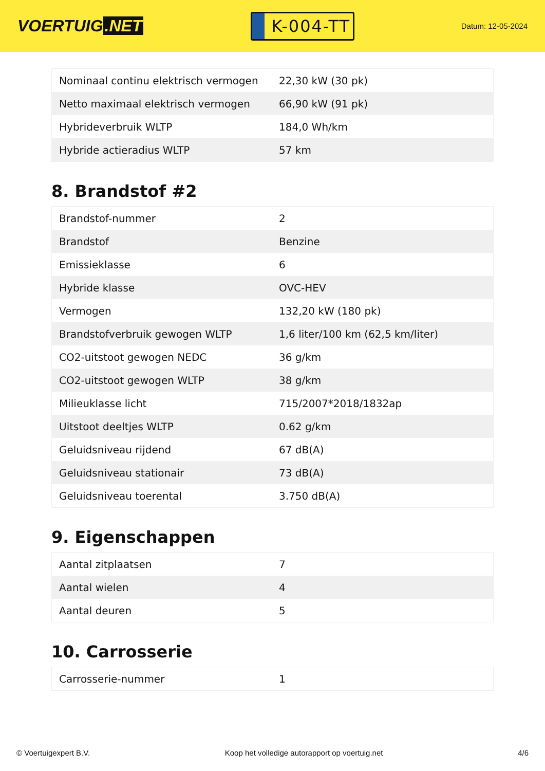VOERTUIG.NET
K-004-TT
Datum: 12-05-2024
| Nominaal continu elektrisch vermogen | 22,30 kW (30 pk) |
| Netto maximaal elektrisch vermogen | 66,90 kW (91 pk) |
| Hybrideverbruik WLTP | 184,0 Wh/km |
| Hybride actieradius WLTP | 57 km |
8. Brandstof #2
| Brandstof-nummer | 2 |
| Brandstof | Benzine |
| Emissieklasse | 6 |
| Hybride klasse | OVC-HEV |
| Vermogen | 132,20 kW (180 pk) |
| Brandstofverbruik gewogen WLTP | 1,6 liter/100 km (62,5 km/liter) |
| CO2-uitstoot gewogen NEDC | 36 g/km |
| CO2-uitstoot gewogen WLTP | 38 g/km |
| Milieuklasse licht | 715/2007*2018/1832ap |
| Uitstoot deeltjes WLTP | 0.62 g/km |
| Geluidsniveau rijdend | 67 dB(A) |
| Geluidsniveau stationair | 73 dB(A) |
| Geluidsniveau toerental | 3.750 dB(A) |
9. Eigenschappen
| Aantal zitplaatsen | 7 |
| Aantal wielen | 4 |
| Aantal deuren | 5 |
10. Carrosserie
| Carrosserie-nummer | 1 |
© Voertuigexpert B.V. Koop het volledige autorapport op voertuig.net 4/6